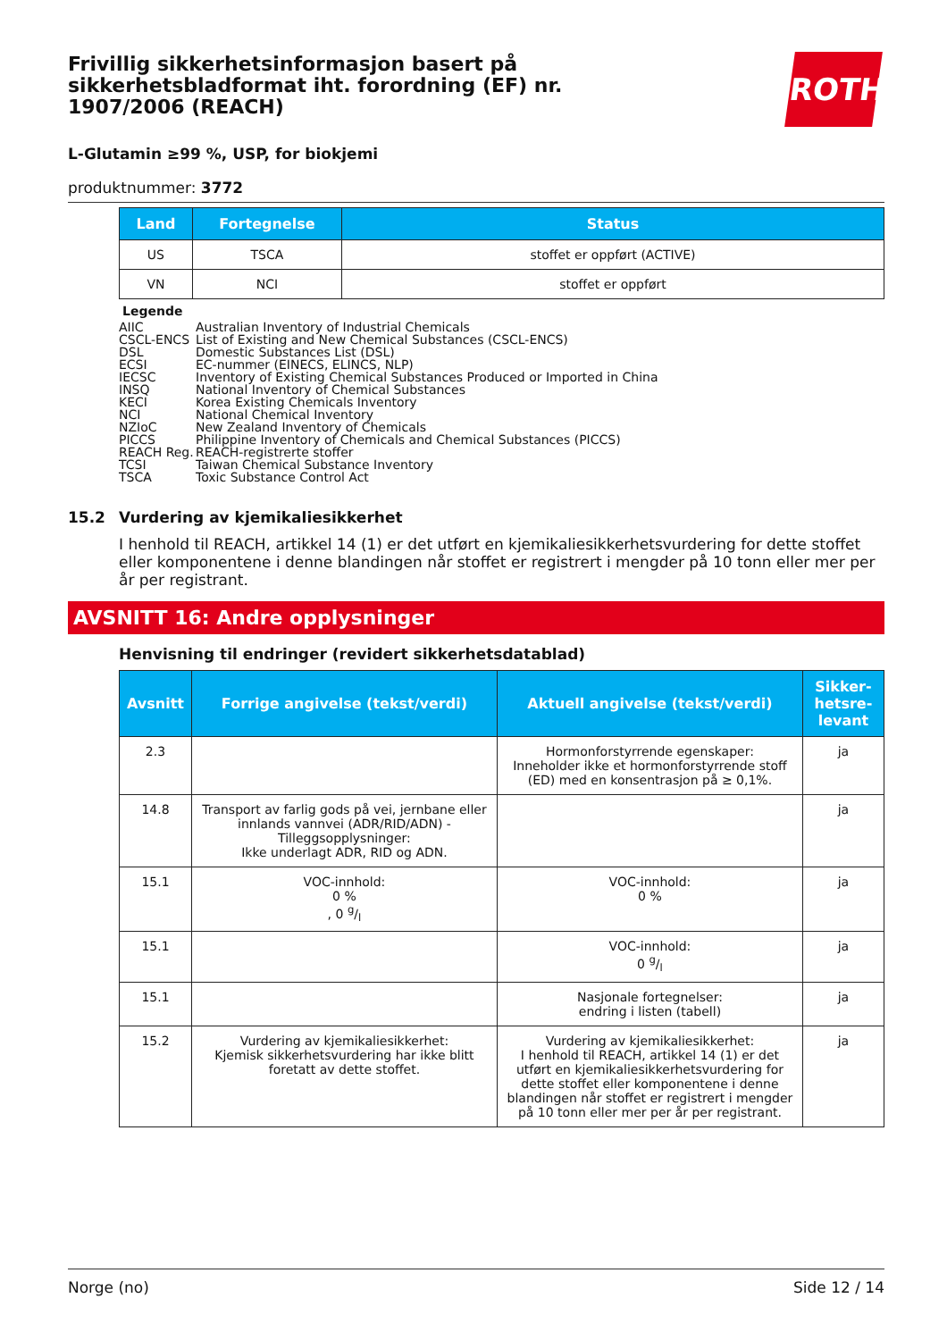ROTH
Frivillig sikkerhetsinformasjon basert på sikkerhetsbladformat iht. forordning (EF) nr. 1907/2006 (REACH)
L-Glutamin ≥99 %, USP, for biokjemi
produktnummer: 3772
| Land | Fortegnelse | Status |
| --- | --- | --- |
| US | TSCA | stoffet er oppført (ACTIVE) |
| VN | NCI | stoffet er oppført |
Legende
AIIC Australian Inventory of Industrial Chemicals
CSCL-ENCS List of Existing and New Chemical Substances (CSCL-ENCS)
DSL Domestic Substances List (DSL)
ECSI EC-nummer (EINECS, ELINCS, NLP)
IECSC Inventory of Existing Chemical Substances Produced or Imported in China
INSQ National Inventory of Chemical Substances
KECI Korea Existing Chemicals Inventory
NCI National Chemical Inventory
NZIoC New Zealand Inventory of Chemicals
PICCS Philippine Inventory of Chemicals and Chemical Substances (PICCS)
REACH Reg. REACH-registrerte stoffer
TCSI Taiwan Chemical Substance Inventory
TSCA Toxic Substance Control Act
15.2 Vurdering av kjemikaliesikkerhet
I henhold til REACH, artikkel 14 (1) er det utført en kjemikaliesikkerhetsvurdering for dette stoffet eller komponentene i denne blandingen når stoffet er registrert i mengder på 10 tonn eller mer per år per registrant.
AVSNITT 16: Andre opplysninger
Henvisning til endringer (revidert sikkerhetsdatablad)
| Avsnitt | Forrige angivelse (tekst/verdi) | Aktuell angivelse (tekst/verdi) | Sikker­hetsre­levant |
| --- | --- | --- | --- |
| 2.3 | | Hormonforstyrrende egenskaper: Inneholder ikke et hormonforstyrrende stoff (ED) med en konsentrasjon på ≥ 0,1%. | ja |
| 14.8 | Transport av farlig gods på vei, jernbane eller innlands vannvei (ADR/RID/ADN) - Tilleggsopplysninger: Ikke underlagt ADR, RID og ADN. | | ja |
| 15.1 | VOC-innhold: 0 % , 0 g/l | VOC-innhold: 0 % | ja |
| 15.1 | | VOC-innhold: 0 g/l | ja |
| 15.1 | | Nasjonale fortegnelser: endring i listen (tabell) | ja |
| 15.2 | Vurdering av kjemikaliesikkerhet: Kjemisk sikkerhetsvurdering har ikke blitt foretatt av dette stoffet. | Vurdering av kjemikaliesikkerhet: I henhold til REACH, artikkel 14 (1) er det utført en kjemikaliesikkerhetsvurdering for dette stoffet eller komponentene i denne blandingen når stoffet er registrert i mengder på 10 tonn eller mer per år per registrant. | ja |
Norge (no) Side 12 / 14